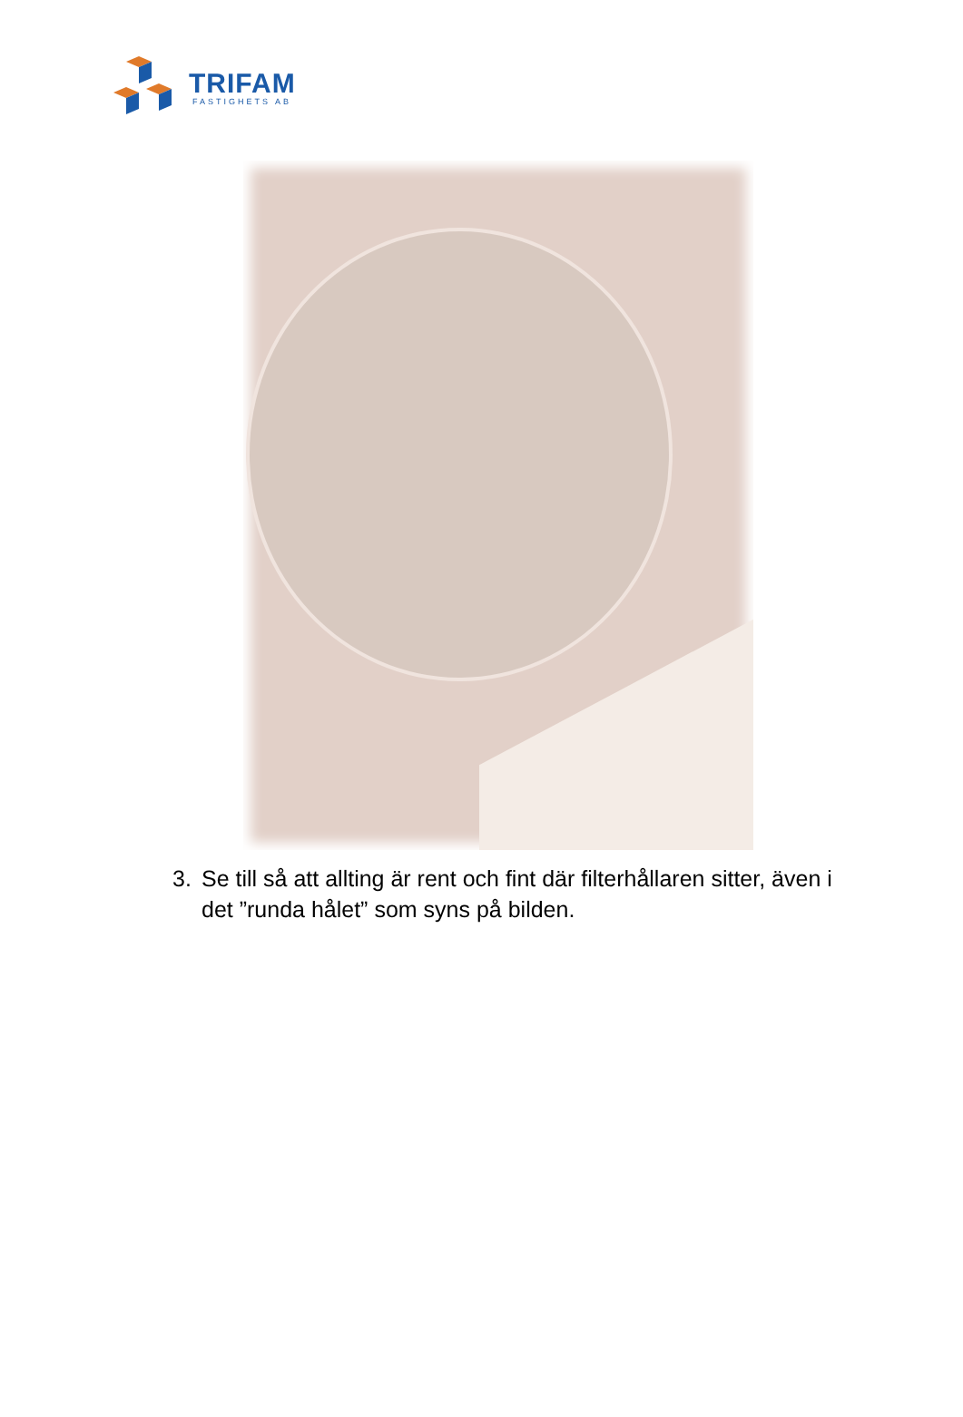TRIFAM
FASTIGHETS AB
3. Se till så att allting är rent och fint där filterhållaren sitter, även i det ”runda hålet” som syns på bilden.